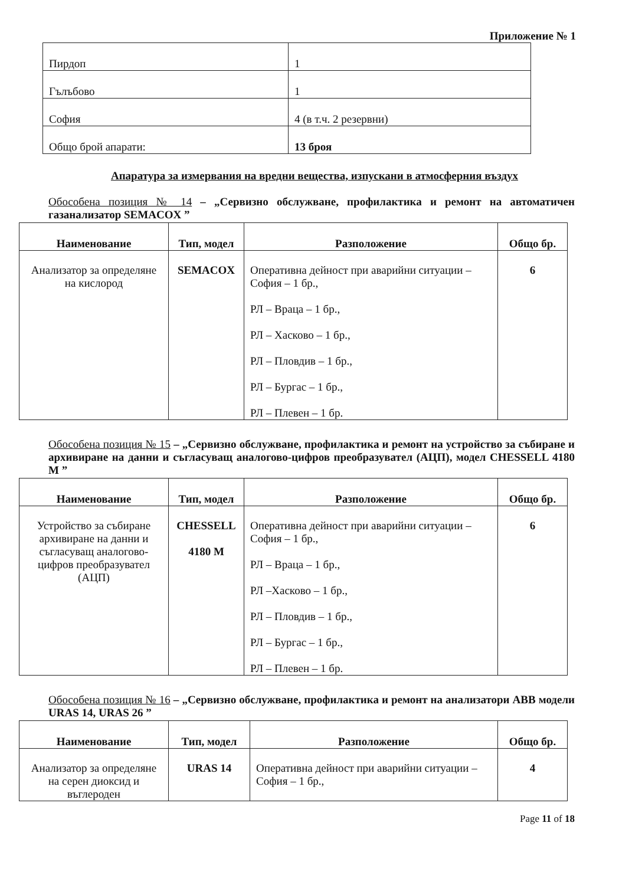Приложение № 1
| Пирдоп | 1 |
| Гълъбово | 1 |
| София | 4 (в т.ч. 2 резервни) |
| Общо брой апарати: | 13 броя |
Апаратура за измервания на вредни вещества, изпускани в атмосферния въздух
Обособена позиция № 14 – „Сервизно обслужване, профилактика и ремонт на автоматичен газанализатор SEMACOX ”
| Наименование | Тип, модел | Разположение | Общо бр. |
| --- | --- | --- | --- |
| Анализатор за определяне на кислород | SEMACOX | Оперативна дейност при аварийни ситуации – София – 1 бр., РЛ – Враца – 1 бр., РЛ – Хасково – 1 бр., РЛ – Пловдив – 1 бр., РЛ – Бургас – 1 бр., РЛ – Плевен – 1 бр. | 6 |
Обособена позиция № 15 – „Сервизно обслужване, профилактика и ремонт на устройство за събиране и архивиране на данни и съгласуващ аналогово-цифров преобразувател (АЦП), модел CHESSELL 4180 M ”
| Наименование | Тип, модел | Разположение | Общо бр. |
| --- | --- | --- | --- |
| Устройство за събиране архивиране на данни и съгласуващ аналогово-цифров преобразувател (АЦП) | CHESSELL 4180 M | Оперативна дейност при аварийни ситуации – София – 1 бр., РЛ – Враца – 1 бр., РЛ –Хасково – 1 бр., РЛ – Пловдив – 1 бр., РЛ – Бургас – 1 бр., РЛ – Плевен – 1 бр. | 6 |
Обособена позиция № 16 – „Сервизно обслужване, профилактика и ремонт на анализатори ABB модели URAS 14, URAS 26 ”
| Наименование | Тип, модел | Разположение | Общо бр. |
| --- | --- | --- | --- |
| Анализатор за определяне на серен диоксид и въглероден | URAS 14 | Оперативна дейност при аварийни ситуации – София – 1 бр., | 4 |
Page 11 of 18